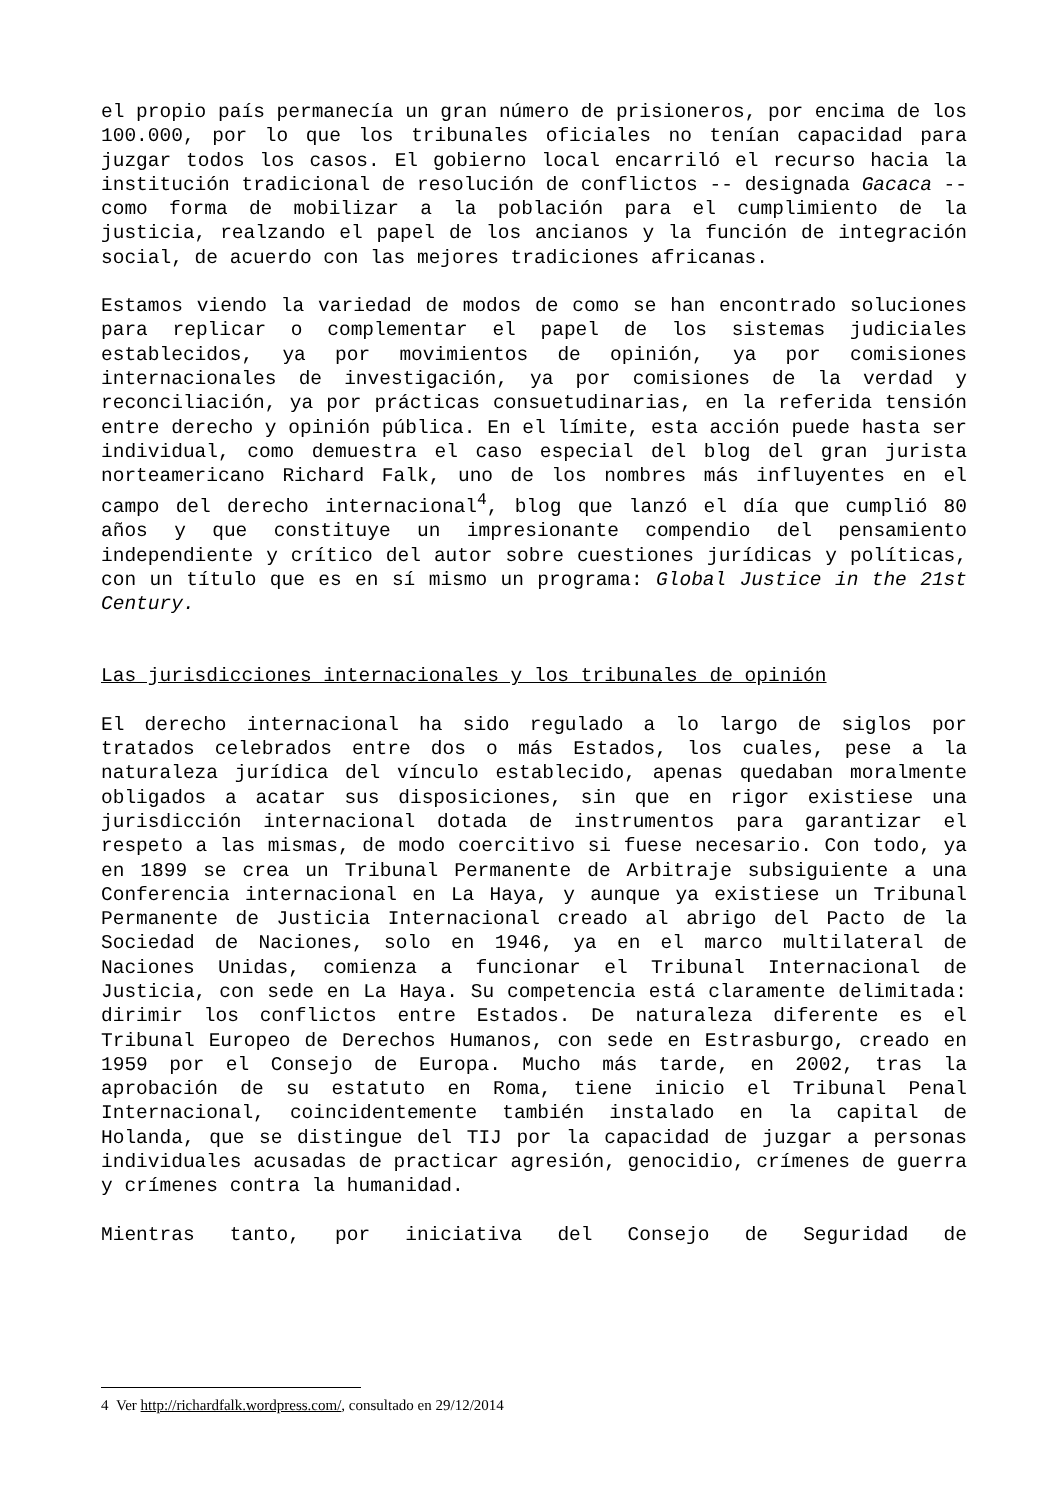el propio país permanecía un gran número de prisioneros, por encima de los 100.000, por lo que los tribunales oficiales no tenían capacidad para juzgar todos los casos. El gobierno local encarriló el recurso hacia la institución tradicional de resolución de conflictos -- designada Gacaca -- como forma de mobilizar a la población para el cumplimiento de la justicia, realzando el papel de los ancianos y la función de integración social, de acuerdo con las mejores tradiciones africanas.
Estamos viendo la variedad de modos de como se han encontrado soluciones para replicar o complementar el papel de los sistemas judiciales establecidos, ya por movimientos de opinión, ya por comisiones internacionales de investigación, ya por comisiones de la verdad y reconciliación, ya por prácticas consuetudinarias, en la referida tensión entre derecho y opinión pública. En el límite, esta acción puede hasta ser individual, como demuestra el caso especial del blog del gran jurista norteamericano Richard Falk, uno de los nombres más influyentes en el campo del derecho internacional<sup>4</sup>, blog que lanzó el día que cumplió 80 años y que constituye un impresionante compendio del pensamiento independiente y crítico del autor sobre cuestiones jurídicas y políticas, con un título que es en sí mismo un programa: Global Justice in the 21st Century.
Las jurisdicciones internacionales y los tribunales de opinión
El derecho internacional ha sido regulado a lo largo de siglos por tratados celebrados entre dos o más Estados, los cuales, pese a la naturaleza jurídica del vínculo establecido, apenas quedaban moralmente obligados a acatar sus disposiciones, sin que en rigor existiese una jurisdicción internacional dotada de instrumentos para garantizar el respeto a las mismas, de modo coercitivo si fuese necesario. Con todo, ya en 1899 se crea un Tribunal Permanente de Arbitraje subsiguiente a una Conferencia internacional en La Haya, y aunque ya existiese un Tribunal Permanente de Justicia Internacional creado al abrigo del Pacto de la Sociedad de Naciones, solo en 1946, ya en el marco multilateral de Naciones Unidas, comienza a funcionar el Tribunal Internacional de Justicia, con sede en La Haya. Su competencia está claramente delimitada: dirimir los conflictos entre Estados. De naturaleza diferente es el Tribunal Europeo de Derechos Humanos, con sede en Estrasburgo, creado en 1959 por el Consejo de Europa. Mucho más tarde, en 2002, tras la aprobación de su estatuto en Roma, tiene inicio el Tribunal Penal Internacional, coincidentemente también instalado en la capital de Holanda, que se distingue del TIJ por la capacidad de juzgar a personas individuales acusadas de practicar agresión, genocidio, crímenes de guerra y crímenes contra la humanidad.
Mientras tanto, por iniciativa del Consejo de Seguridad de
4 Ver http://richardfalk.wordpress.com/, consultado en 29/12/2014